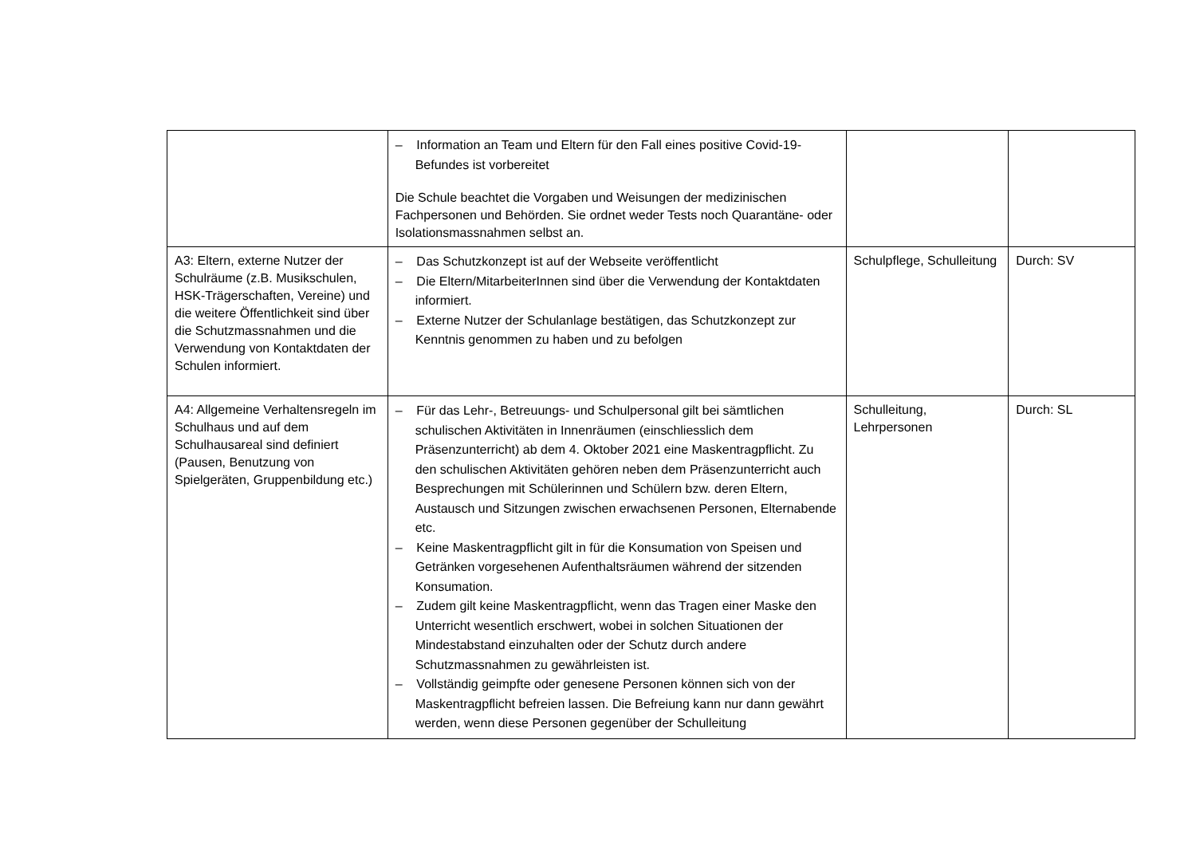| | – Information an Team und Eltern für den Fall eines positive Covid-19-Befundes ist vorbereitet Die Schule beachtet die Vorgaben und Weisungen der medizinischen Fachpersonen und Behörden. Sie ordnet weder Tests noch Quarantäne- oder Isolationsmassnahmen selbst an. | | |
| A3: Eltern, externe Nutzer der Schulräume (z.B. Musikschulen, HSK-Trägerschaften, Vereine) und die weitere Öffentlichkeit sind über die Schutzmassnahmen und die Verwendung von Kontaktdaten der Schulen informiert. | – Das Schutzkonzept ist auf der Webseite veröffentlicht – Die Eltern/MitarbeiterInnen sind über die Verwendung der Kontaktdaten informiert. – Externe Nutzer der Schulanlage bestätigen, das Schutzkonzept zur Kenntnis genommen zu haben und zu befolgen | Schulpflege, Schulleitung | Durch: SV |
| A4: Allgemeine Verhaltensregeln im Schulhaus und auf dem Schulhausareal sind definiert (Pausen, Benutzung von Spielgeräten, Gruppenbildung etc.) | – Für das Lehr-, Betreuungs- und Schulpersonal gilt bei sämtlichen schulischen Aktivitäten in Innenräumen (einschliesslich dem Präsenzunterricht) ab dem 4. Oktober 2021 eine Maskentragpflicht. Zu den schulischen Aktivitäten gehören neben dem Präsenzunterricht auch Besprechungen mit Schülerinnen und Schülern bzw. deren Eltern, Austausch und Sitzungen zwischen erwachsenen Personen, Elternabende etc. – Keine Maskentragpflicht gilt in für die Konsumation von Speisen und Getränken vorgesehenen Aufenthaltsräumen während der sitzenden Konsumation. – Zudem gilt keine Maskentragpflicht, wenn das Tragen einer Maske den Unterricht wesentlich erschwert, wobei in solchen Situationen der Mindestabstand einzuhalten oder der Schutz durch andere Schutzmassnahmen zu gewährleisten ist. – Vollständig geimpfte oder genesene Personen können sich von der Maskentragpflicht befreien lassen. Die Befreiung kann nur dann gewährt werden, wenn diese Personen gegenüber der Schulleitung | Schulleitung, Lehrpersonen | Durch: SL |